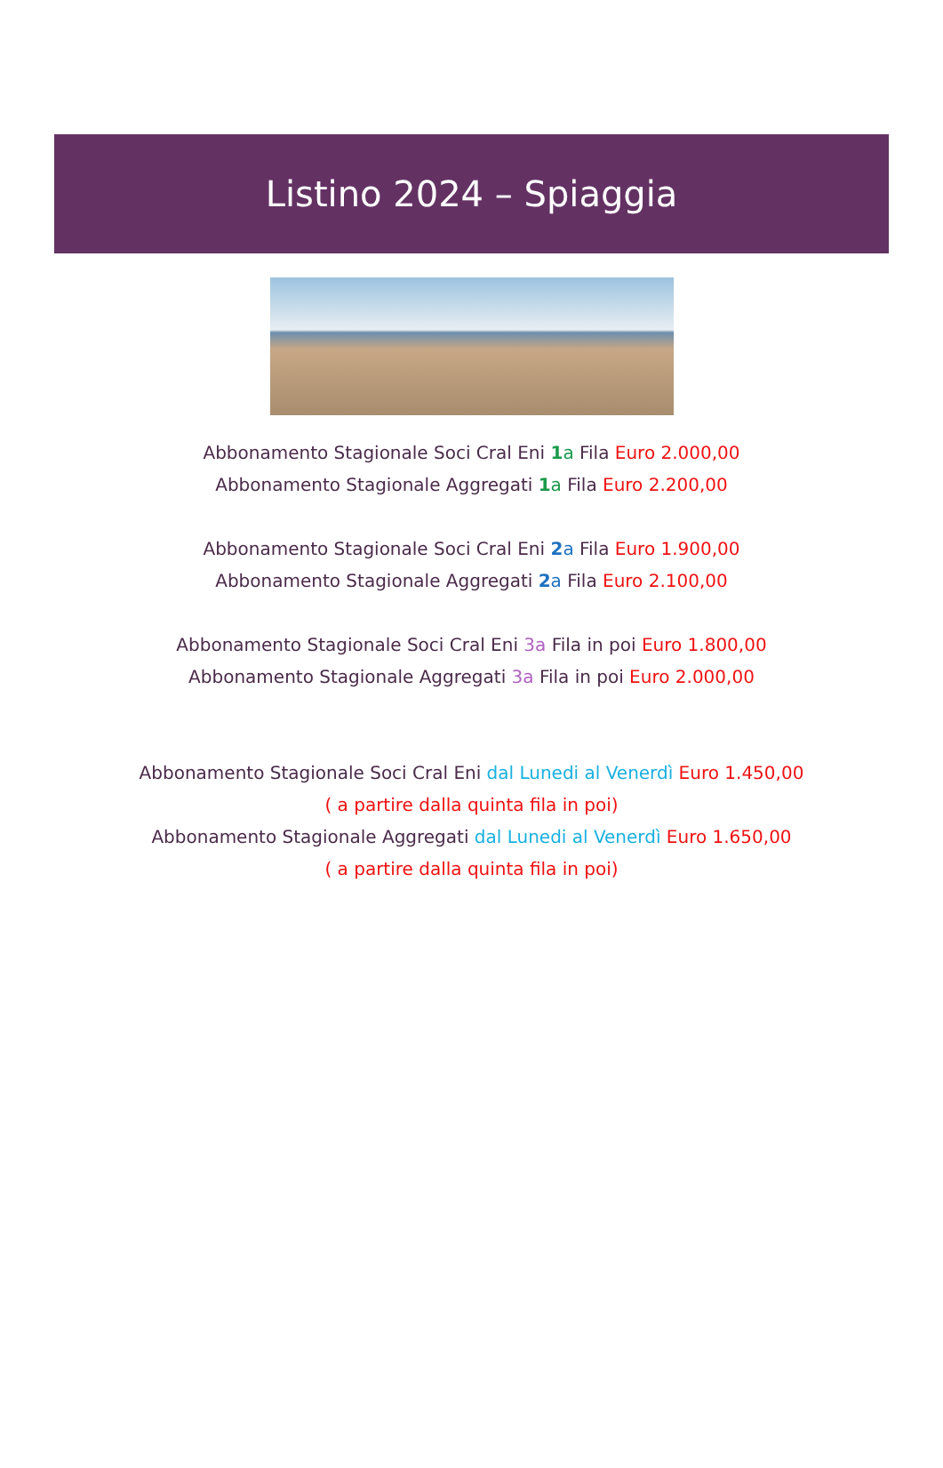Listino 2024 – Spiaggia
Abbonamento Stagionale Soci Cral Eni 1 a Fila Euro 2.000,00
Abbonamento Stagionale Aggregati 1 a Fila Euro 2.200,00
Abbonamento Stagionale Soci Cral Eni 2 a Fila Euro 1.900,00
Abbonamento Stagionale Aggregati 2 a Fila Euro 2.100,00
Abbonamento Stagionale Soci Cral Eni 3a Fila in poi Euro 1.800,00
Abbonamento Stagionale Aggregati 3a Fila in poi Euro 2.000,00
Abbonamento Stagionale Soci Cral Eni dal Lunedi al Venerdì Euro 1.450,00
( a partire dalla quinta fila in poi)
Abbonamento Stagionale Aggregati dal Lunedi al Venerdì Euro 1.650,00
( a partire dalla quinta fila in poi)